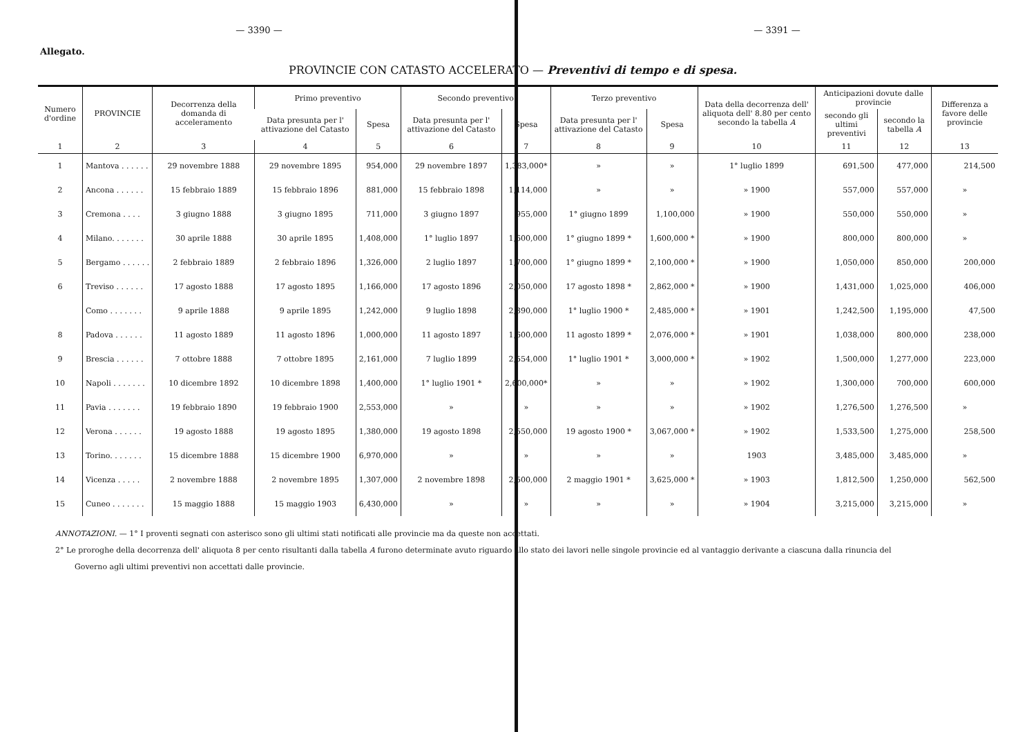— 3390 — — 3391 —
Allegato.
PROVINCIE CON CATASTO ACCELERATO — Preventivi di tempo e di spesa.
| Numero d'ordine | PROVINCIE | Decorrenza della domanda di acceleramento | Primo preventivo | | Secondo preventivo | | Terzo preventivo | | Data della decorrenza dell' aliquota dell' 8.80 per cento secondo la tabella A | Anticipazioni dovute dalle provincie | | Differenza a favore delle provincie |
| --- | --- | --- | --- | --- | --- | --- | --- | --- | --- | --- | --- | --- |
| | | | Data presunta per l' attivazione del Catasto | Spesa | Data presunta per l' attivazione del Catasto | Spesa | Data presunta per l' attivazione del Catasto | Spesa | | secondo gli ultimi preventivi | secondo la tabella A | |
| 1 | 2 | 3 | 4 | 5 | 6 | 7 | 8 | 9 | 10 | 11 | 12 | 13 |
| 1 | Mantova . . . . . . | 29 novembre 1888 | 29 novembre 1895 | 954,000 | 29 novembre 1897 | 1,383,000* | » | » | 1° luglio 1899 | 691,500 | 477,000 | 214,500 |
| 2 | Ancona . . . . . . | 15 febbraio 1889 | 15 febbraio 1896 | 881,000 | 15 febbraio 1898 | 1,114,000 | » | » | » 1900 | 557,000 | 557,000 | » |
| 3 | Cremona . . . . | 3 giugno 1888 | 3 giugno 1895 | 711,000 | 3 giugno 1897 | 955,000 | 1° giugno 1899 | 1,100,000 | » 1900 | 550,000 | 550,000 | » |
| 4 | Milano. . . . . . . | 30 aprile 1888 | 30 aprile 1895 | 1,408,000 | 1° luglio 1897 | 1,600,000 | 1° giugno 1899 * | 1,600,000 * | » 1900 | 800,000 | 800,000 | » |
| 5 | Bergamo . . . . . . | 2 febbraio 1889 | 2 febbraio 1896 | 1,326,000 | 2 luglio 1897 | 1,700,000 | 1° giugno 1899 * | 2,100,000 * | » 1900 | 1,050,000 | 850,000 | 200,000 |
| 6 | Treviso . . . . . . | 17 agosto 1888 | 17 agosto 1895 | 1,166,000 | 17 agosto 1896 | 2,050,000 | 17 agosto 1898 * | 2,862,000 * | » 1900 | 1,431,000 | 1,025,000 | 406,000 |
| | Como . . . . . . . | 9 aprile 1888 | 9 aprile 1895 | 1,242,000 | 9 luglio 1898 | 2,390,000 | 1° luglio 1900 * | 2,485,000 * | » 1901 | 1,242,500 | 1,195,000 | 47,500 |
| 8 | Padova . . . . . . | 11 agosto 1889 | 11 agosto 1896 | 1,000,000 | 11 agosto 1897 | 1,600,000 | 11 agosto 1899 * | 2,076,000 * | » 1901 | 1,038,000 | 800,000 | 238,000 |
| 9 | Brescia . . . . . . | 7 ottobre 1888 | 7 ottobre 1895 | 2,161,000 | 7 luglio 1899 | 2,554,000 | 1° luglio 1901 * | 3,000,000 * | » 1902 | 1,500,000 | 1,277,000 | 223,000 |
| 10 | Napoli . . . . . . . | 10 dicembre 1892 | 10 dicembre 1898 | 1,400,000 | 1° luglio 1901 * | 2,600,000* | » | » | » 1902 | 1,300,000 | 700,000 | 600,000 |
| 11 | Pavia . . . . . . . | 19 febbraio 1890 | 19 febbraio 1900 | 2,553,000 | » | » | » | » | » 1902 | 1,276,500 | 1,276,500 | » |
| 12 | Verona . . . . . . | 19 agosto 1888 | 19 agosto 1895 | 1,380,000 | 19 agosto 1898 | 2,550,000 | 19 agosto 1900 * | 3,067,000 * | » 1902 | 1,533,500 | 1,275,000 | 258,500 |
| 13 | Torino. . . . . . . | 15 dicembre 1888 | 15 dicembre 1900 | 6,970,000 | » | » | » | » | 1903 | 3,485,000 | 3,485,000 | » |
| 14 | Vicenza . . . . . | 2 novembre 1888 | 2 novembre 1895 | 1,307,000 | 2 novembre 1898 | 2,500,000 | 2 maggio 1901 * | 3,625,000 * | » 1903 | 1,812,500 | 1,250,000 | 562,500 |
| 15 | Cuneo . . . . . . . | 15 maggio 1888 | 15 maggio 1903 | 6,430,000 | » | » | » | » | » 1904 | 3,215,000 | 3,215,000 | » |
ANNOTAZIONI. — 1° I proventi segnati con asterisco sono gli ultimi stati notificati alle provincie ma da queste non accettati.
2° Le proroghe della decorrenza dell' aliquota 8 per cento risultanti dalla tabella A furono determinate avuto riguardo allo stato dei lavori nelle singole provincie ed al vantaggio derivante a ciascuna dalla rinuncia del
Governo agli ultimi preventivi non accettati dalle provincie.